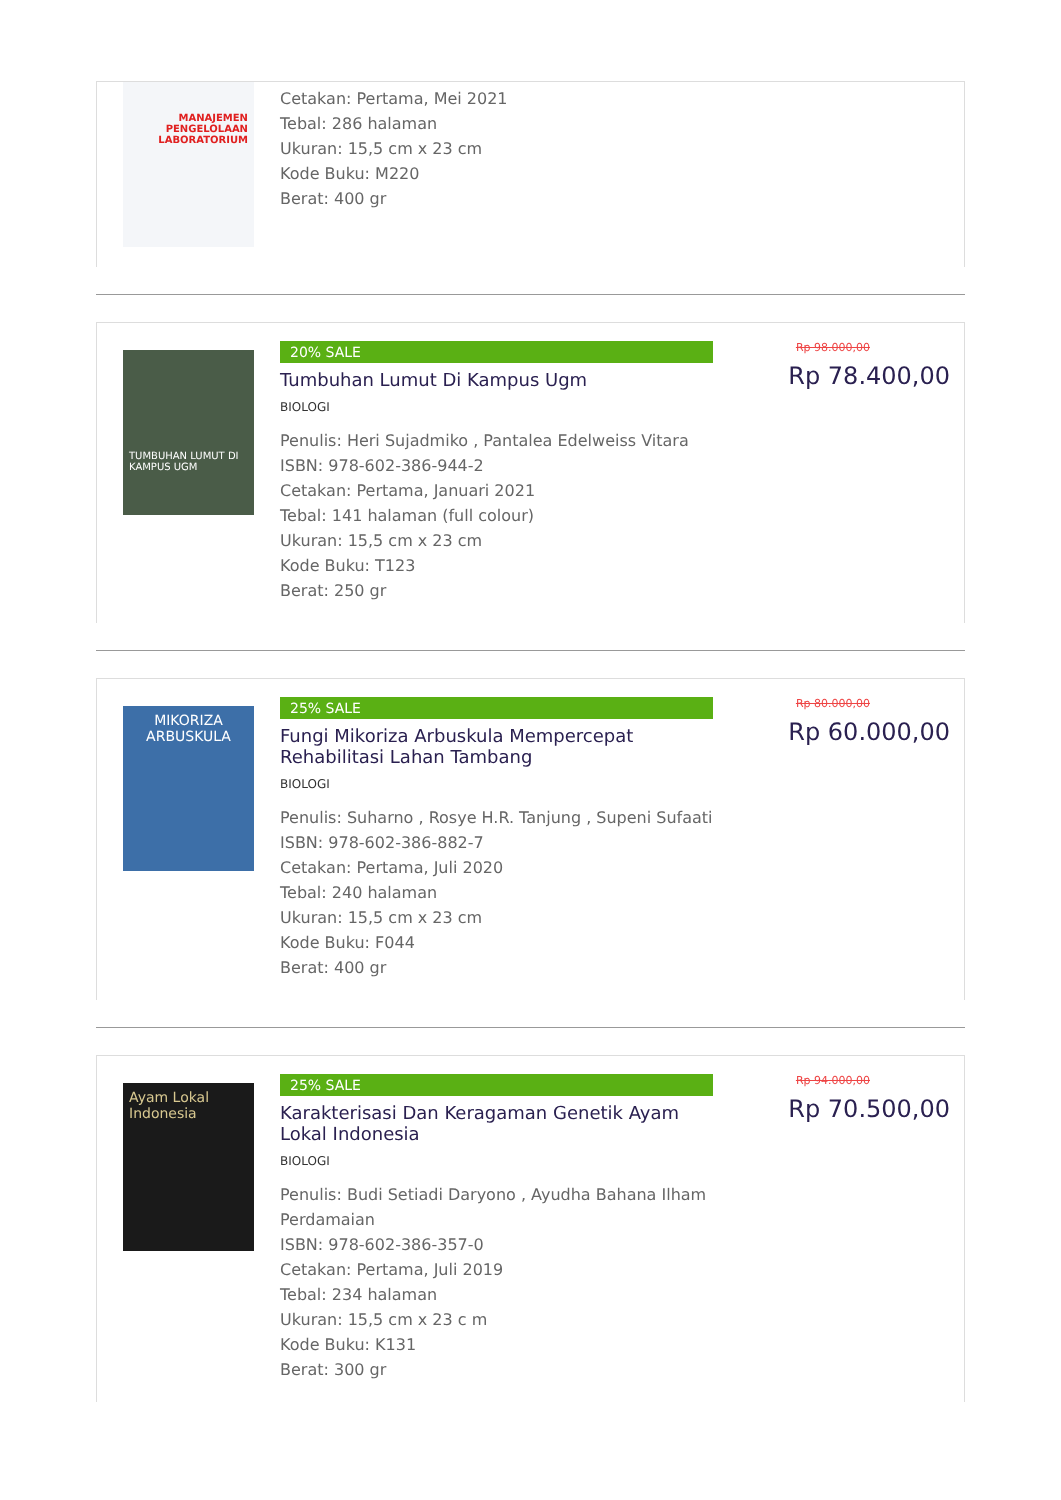MANAJEMEN PENGELOLAAN LABORATORIUM
Cetakan: Pertama, Mei 2021
Tebal: 286 halaman
Ukuran: 15,5 cm x 23 cm
Kode Buku: M220
Berat: 400 gr
TUMBUHAN LUMUT DI KAMPUS UGM
20% SALE
Tumbuhan Lumut Di Kampus Ugm
BIOLOGI
Penulis: Heri Sujadmiko , Pantalea Edelweiss Vitara
ISBN: 978-602-386-944-2
Cetakan: Pertama, Januari 2021
Tebal: 141 halaman (full colour)
Ukuran: 15,5 cm x 23 cm
Kode Buku: T123
Berat: 250 gr
Rp 98.000,00
Rp 78.400,00
MIKORIZA ARBUSKULA
25% SALE
Fungi Mikoriza Arbuskula Mempercepat Rehabilitasi Lahan Tambang
BIOLOGI
Penulis: Suharno , Rosye H.R. Tanjung , Supeni Sufaati
ISBN: 978-602-386-882-7
Cetakan: Pertama, Juli 2020
Tebal: 240 halaman
Ukuran: 15,5 cm x 23 cm
Kode Buku: F044
Berat: 400 gr
Rp 80.000,00
Rp 60.000,00
Ayam Lokal Indonesia
25% SALE
Karakterisasi Dan Keragaman Genetik Ayam Lokal Indonesia
BIOLOGI
Penulis: Budi Setiadi Daryono , Ayudha Bahana Ilham Perdamaian
ISBN: 978-602-386-357-0
Cetakan: Pertama, Juli 2019
Tebal: 234 halaman
Ukuran: 15,5 cm x 23 c m
Kode Buku: K131
Berat: 300 gr
Rp 94.000,00
Rp 70.500,00